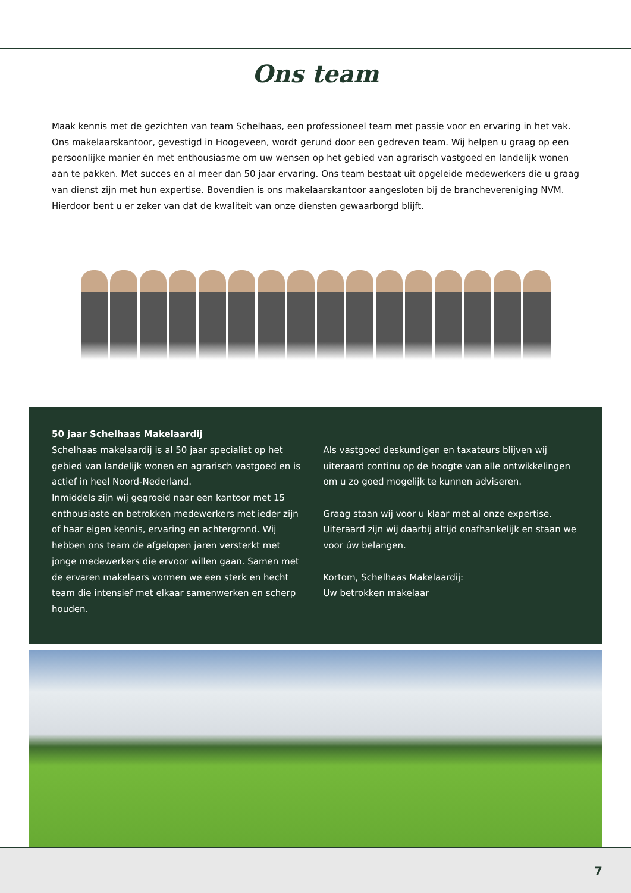Ons team
Maak kennis met de gezichten van team Schelhaas, een professioneel team met passie voor en ervaring in het vak. Ons makelaarskantoor, gevestigd in Hoogeveen, wordt gerund door een gedreven team. Wij helpen u graag op een persoonlijke manier én met enthousiasme om uw wensen op het gebied van agrarisch vastgoed en landelijk wonen aan te pakken. Met succes en al meer dan 50 jaar ervaring. Ons team bestaat uit opgeleide medewerkers die u graag van dienst zijn met hun expertise. Bovendien is ons makelaarskantoor aangesloten bij de branchevereniging NVM. Hierdoor bent u er zeker van dat de kwaliteit van onze diensten gewaarborgd blijft.
50 jaar Schelhaas Makelaardij
Schelhaas makelaardij is al 50 jaar specialist op het gebied van landelijk wonen en agrarisch vastgoed en is actief in heel Noord-Nederland.
Inmiddels zijn wij gegroeid naar een kantoor met 15 enthousiaste en betrokken medewerkers met ieder zijn of haar eigen kennis, ervaring en achtergrond. Wij hebben ons team de afgelopen jaren versterkt met jonge medewerkers die ervoor willen gaan. Samen met de ervaren makelaars vormen we een sterk en hecht team die intensief met elkaar samenwerken en scherp houden.
Als vastgoed deskundigen en taxateurs blijven wij uiteraard continu op de hoogte van alle ontwikkelingen om u zo goed mogelijk te kunnen adviseren.
Graag staan wij voor u klaar met al onze expertise. Uiteraard zijn wij daarbij altijd onafhankelijk en staan we voor úw belangen.
Kortom, Schelhaas Makelaardij:
Uw betrokken makelaar
7